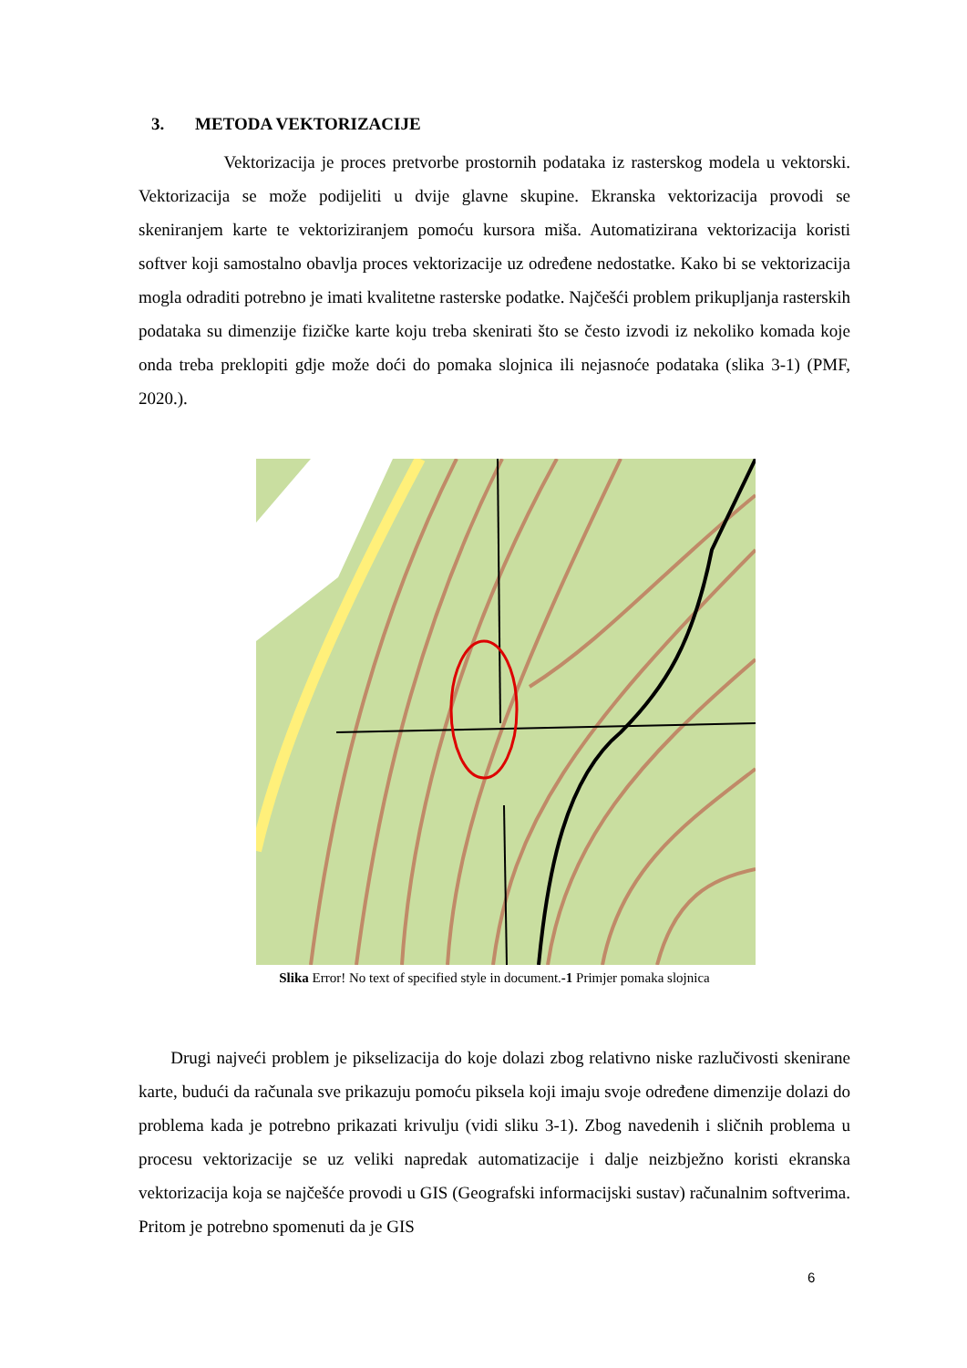3. METODA VEKTORIZACIJE
Vektorizacija je proces pretvorbe prostornih podataka iz rasterskog modela u vektorski. Vektorizacija se može podijeliti u dvije glavne skupine. Ekranska vektorizacija provodi se skeniranjem karte te vektoriziranjem pomoću kursora miša. Automatizirana vektorizacija koristi softver koji samostalno obavlja proces vektorizacije uz određene nedostatke. Kako bi se vektorizacija mogla odraditi potrebno je imati kvalitetne rasterske podatke. Najčešći problem prikupljanja rasterskih podataka su dimenzije fizičke karte koju treba skenirati što se često izvodi iz nekoliko komada koje onda treba preklopiti gdje može doći do pomaka slojnica ili nejasnoće podataka (slika 3-1) (PMF, 2020.).
Slika Error! No text of specified style in document.-1 Primjer pomaka slojnica
Drugi najveći problem je pikselizacija do koje dolazi zbog relativno niske razlučivosti skenirane karte, budući da računala sve prikazuju pomoću piksela koji imaju svoje određene dimenzije dolazi do problema kada je potrebno prikazati krivulju (vidi sliku 3-1). Zbog navedenih i sličnih problema u procesu vektorizacije se uz veliki napredak automatizacije i dalje neizbježno koristi ekranska vektorizacija koja se najčešće provodi u GIS (Geografski informacijski sustav) računalnim softverima. Pritom je potrebno spomenuti da je GIS
6